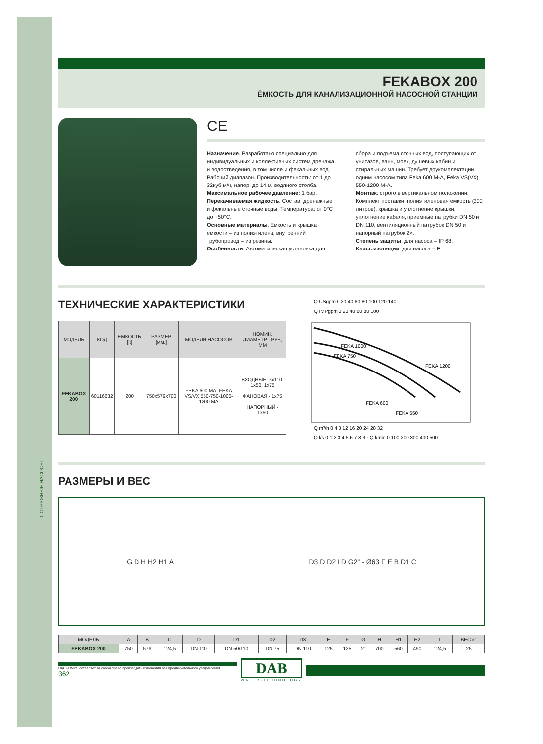ПОГРУЖНЫЕ НАСОСЫ
FEKABOX 200
ЁМКОСТЬ ДЛЯ КАНАЛИЗАЦИОННОЙ НАСОСНОЙ СТАНЦИИ
CE
Назначение. Разработано специально для индивидуальных и коллективных систем дренажа и водоотведения, в том числе и фекальных вод. Рабочий диапазон. Производительность: от 1 до 32куб.м/ч, напор: до 14 м. водяного столба.
Максимальное рабочее давление: 1 бар.
Перекачиваемая жидкость. Состав: дренажные и фекальные сточные воды. Температура: от 0°С до +50°С.
Основные материалы. Емкость и крышка емкости – из полиэтилена, внутренний трубопровод – из резины.
Особенности. Автоматическая установка для сбора и подъема сточных вод, поступающих от унитазов, ванн, моек, душевых кабин и стиральных машин. Требует доукомплектации одним насосом типа Feka 600 M-A, Feka VS(VX) 550-1200 M-A.
Монтаж: строго в вертикальном положении. Комплект поставки: полиэтиленовая емкость (200 литров), крышка и уплотнение крышки, уплотнение кабеля, приемные патрубки DN 50 и DN 110, вентиляционный патрубок DN 50 и напорный патрубок 2».
Степень защиты: для насоса – IP 68.
Класс изоляции: для насоса – F
ТЕХНИЧЕСКИЕ ХАРАКТЕРИСТИКИ
| МОДЕЛЬ | КОД | ЕМКОСТЬ [lt] | РАЗМЕР [мм.] | МОДЕЛИ НАСОСОВ | НОМИН. ДИАМЕТР ТРУБ, ММ |
| --- | --- | --- | --- | --- | --- |
| FEKABOX 200 | 60116632 | 200 | 750x579x700 | FEKA 600 MA, FEKA VS/VX 550-750-1000-1200 MA | ВХОДНЫЕ- 3x110, 1x50, 1x75 ФАНОВАЯ - 1x75 НАПОРНЫЙ - 1x50 |
Q USgpm 0 20 40 60 80 100 120 140
Q IMPgpm 0 20 40 60 80 100
FEKA 1200
FEKA 1000
FEKA 750
FEKA 550
FEKA 600
Q m³/h 0 4 8 12 16 20 24 28 32
Q l/s 0 1 2 3 4 5 6 7 8 9 · Q l/min 0 100 200 300 400 500
РАЗМЕРЫ И ВЕС
G D H H2 H1 A D3 D D2 I D G2” - Ø63 F E B D1 C
| МОДЕЛЬ | A | B | C | D | D1 | D2 | D3 | E | F | G | H | H1 | H2 | I | ВЕС кг. |
| --- | --- | --- | --- | --- | --- | --- | --- | --- | --- | --- | --- | --- | --- | --- | --- |
| FEKABOX 200 | 750 | 579 | 124,5 | DN 110 | DN 50/110 | DN 75 | DN 110 | 125 | 125 | 2" | 700 | 560 | 490 | 124,5 | 25 |
DAB PUMPS оставляет за собой право производить изменения без предварительного уведомления
362
DAB
WATER•TECHNOLOGY